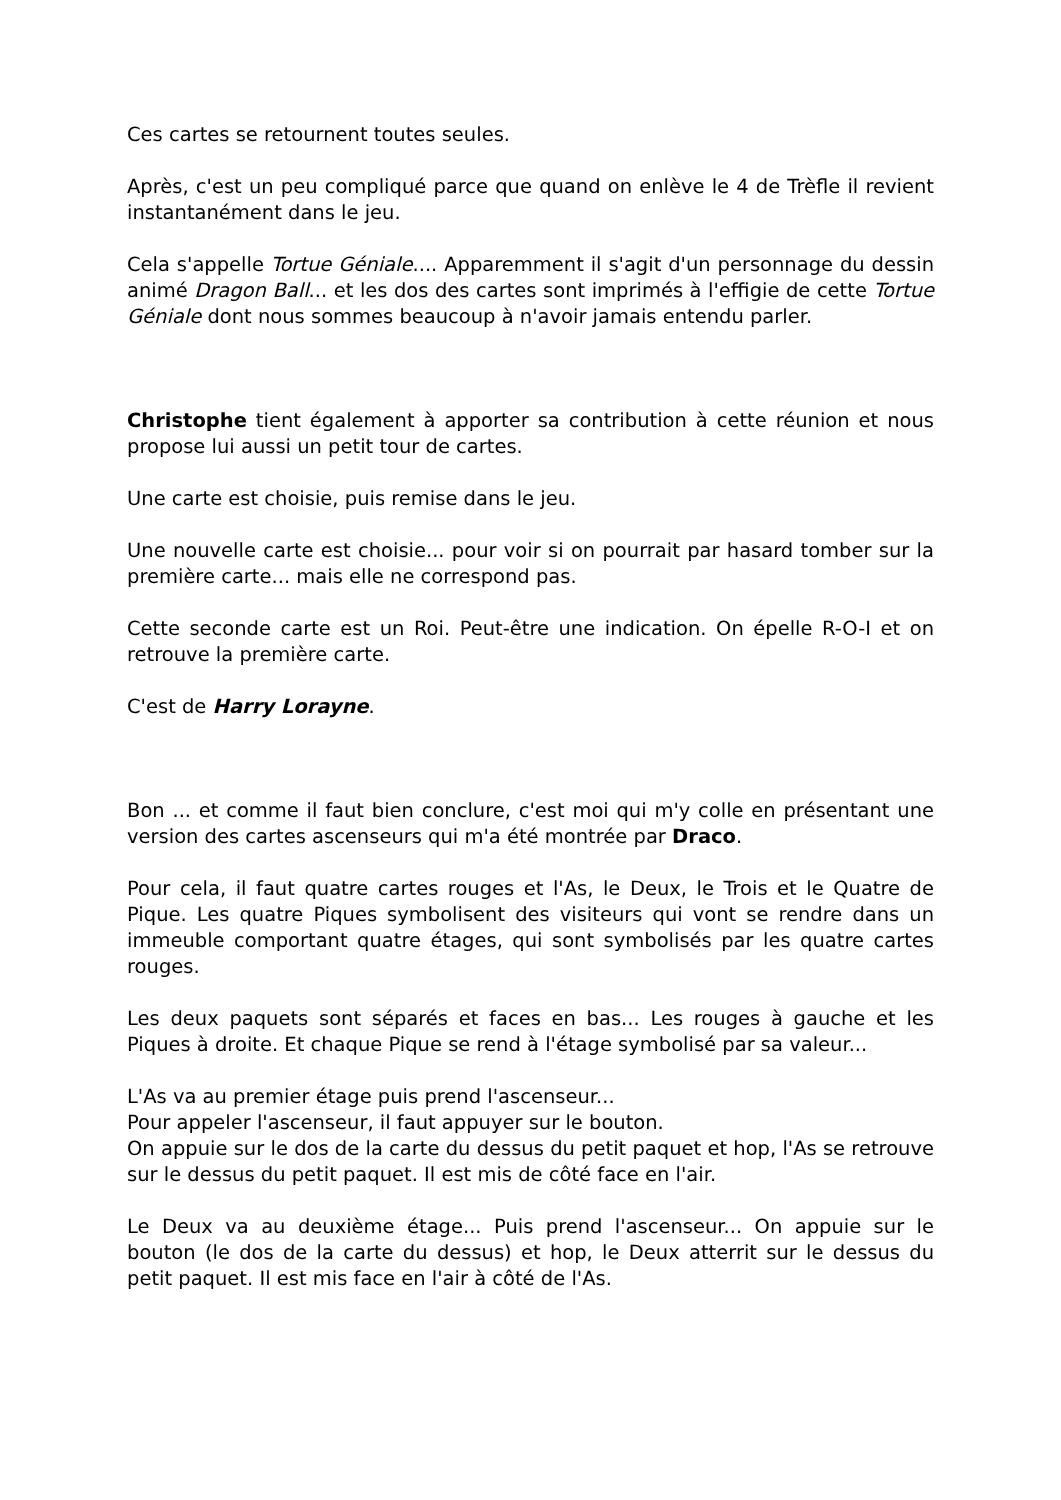Ces cartes se retournent toutes seules.
Après, c'est un peu compliqué parce que quand on enlève le 4 de Trèfle il revient instantanément dans le jeu.
Cela s'appelle Tortue Géniale.... Apparemment il s'agit d'un personnage du dessin animé Dragon Ball... et les dos des cartes sont imprimés à l'effigie de cette Tortue Géniale dont nous sommes beaucoup à n'avoir jamais entendu parler.
Christophe tient également à apporter sa contribution à cette réunion et nous propose lui aussi un petit tour de cartes.
Une carte est choisie, puis remise dans le jeu.
Une nouvelle carte est choisie... pour voir si on pourrait par hasard tomber sur la première carte... mais elle ne correspond pas.
Cette seconde carte est un Roi. Peut-être une indication. On épelle R-O-I et on retrouve la première carte.
C'est de Harry Lorayne.
Bon ... et comme il faut bien conclure, c'est moi qui m'y colle en présentant une version des cartes ascenseurs qui m'a été montrée par Draco.
Pour cela, il faut quatre cartes rouges et l'As, le Deux, le Trois et le Quatre de Pique. Les quatre Piques symbolisent des visiteurs qui vont se rendre dans un immeuble comportant quatre étages, qui sont symbolisés par les quatre cartes rouges.
Les deux paquets sont séparés et faces en bas... Les rouges à gauche et les Piques à droite. Et chaque Pique se rend à l'étage symbolisé par sa valeur...
L'As va au premier étage puis prend l'ascenseur...
Pour appeler l'ascenseur, il faut appuyer sur le bouton.
On appuie sur le dos de la carte du dessus du petit paquet et hop, l'As se retrouve sur le dessus du petit paquet. Il est mis de côté face en l'air.
Le Deux va au deuxième étage... Puis prend l'ascenseur... On appuie sur le bouton (le dos de la carte du dessus) et hop, le Deux atterrit sur le dessus du petit paquet. Il est mis face en l'air à côté de l'As.